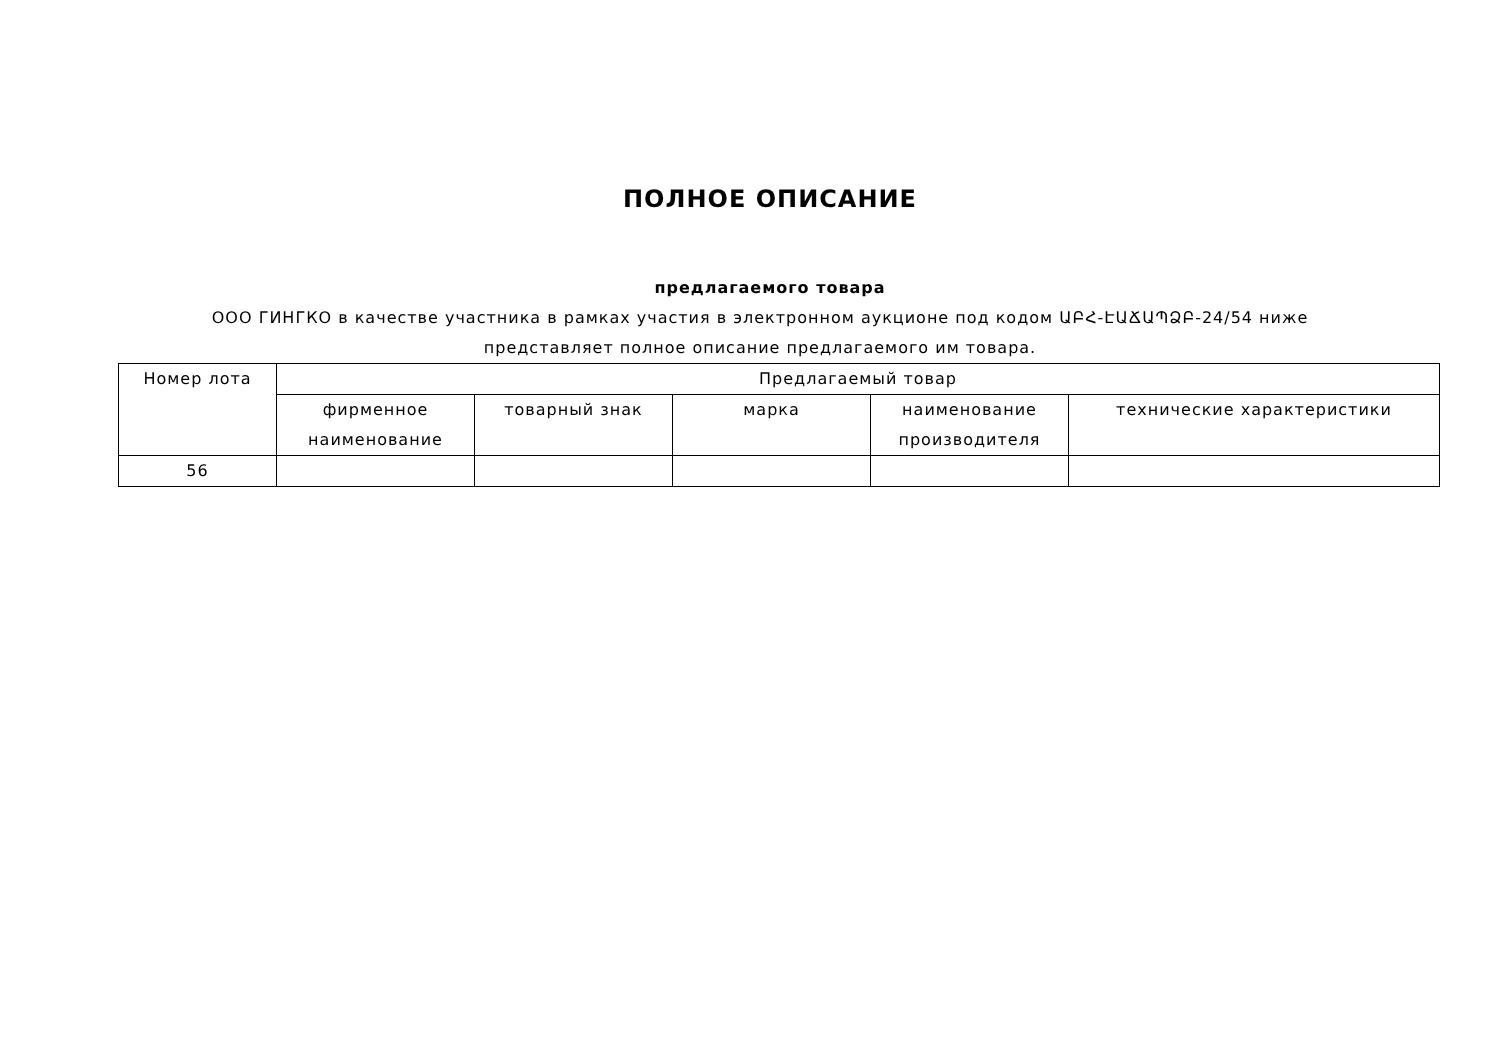ПОЛНОЕ ОПИСАНИЕ
предлагаемого товара
ООО ГИНГКО в качестве участника в рамках участия в электронном аукционе под кодом ԱԲՀ-ԷԱՃԱՊՁԲ-24/54 ниже представляет полное описание предлагаемого им товара.
| Номер лота | Предлагаемый товар | | | | |
| --- | --- | --- | --- | --- | --- |
| | фирменное наименование | товарный знак | марка | наименование производителя | технические характеристики |
| 56 | | | | | |